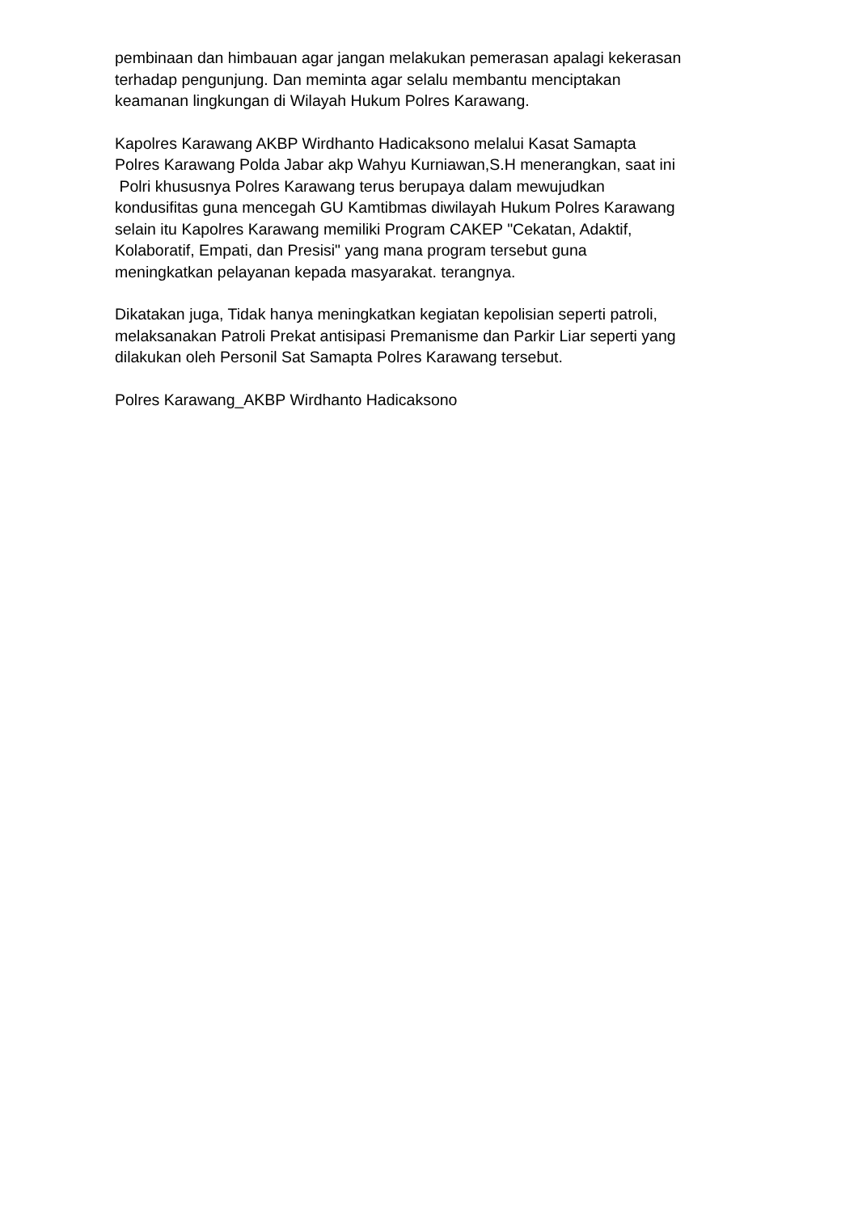pembinaan dan himbauan agar jangan melakukan pemerasan apalagi kekerasan
terhadap pengunjung. Dan meminta agar selalu membantu menciptakan
keamanan lingkungan di Wilayah Hukum Polres Karawang.
Kapolres Karawang AKBP Wirdhanto Hadicaksono melalui Kasat Samapta
Polres Karawang Polda Jabar akp Wahyu Kurniawan,S.H menerangkan, saat ini
Polri khususnya Polres Karawang terus berupaya dalam mewujudkan
kondusifitas guna mencegah GU Kamtibmas diwilayah Hukum Polres Karawang
selain itu Kapolres Karawang memiliki Program CAKEP "Cekatan, Adaktif,
Kolaboratif, Empati, dan Presisi" yang mana program tersebut guna
meningkatkan pelayanan kepada masyarakat. terangnya.
Dikatakan juga, Tidak hanya meningkatkan kegiatan kepolisian seperti patroli,
melaksanakan Patroli Prekat antisipasi Premanisme dan Parkir Liar seperti yang
dilakukan oleh Personil Sat Samapta Polres Karawang tersebut.
Polres Karawang_AKBP Wirdhanto Hadicaksono